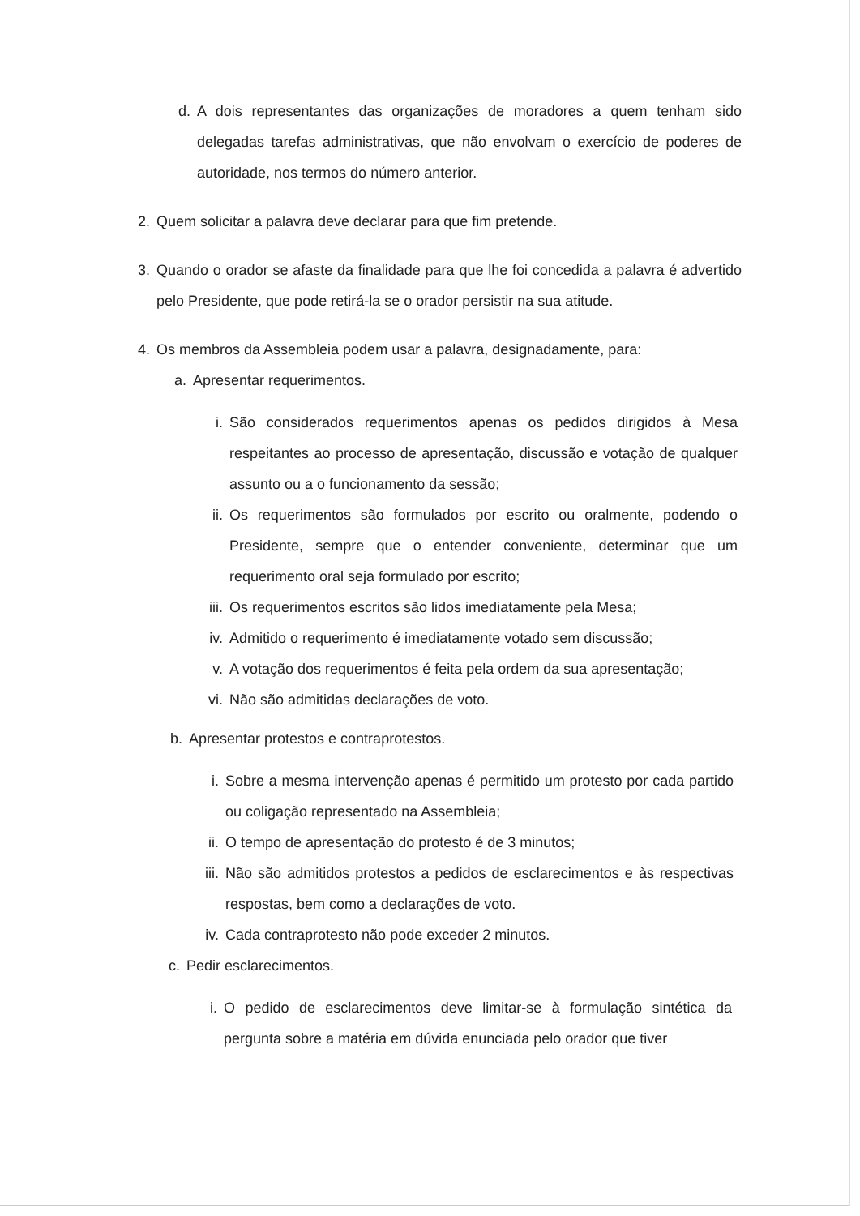d. A dois representantes das organizações de moradores a quem tenham sido delegadas tarefas administrativas, que não envolvam o exercício de poderes de autoridade, nos termos do número anterior.
2. Quem solicitar a palavra deve declarar para que fim pretende.
3. Quando o orador se afaste da finalidade para que lhe foi concedida a palavra é advertido pelo Presidente, que pode retirá-la se o orador persistir na sua atitude.
4. Os membros da Assembleia podem usar a palavra, designadamente, para:
a. Apresentar requerimentos.
i. São considerados requerimentos apenas os pedidos dirigidos à Mesa respeitantes ao processo de apresentação, discussão e votação de qualquer assunto ou a o funcionamento da sessão;
ii. Os requerimentos são formulados por escrito ou oralmente, podendo o Presidente, sempre que o entender conveniente, determinar que um requerimento oral seja formulado por escrito;
iii. Os requerimentos escritos são lidos imediatamente pela Mesa;
iv. Admitido o requerimento é imediatamente votado sem discussão;
v. A votação dos requerimentos é feita pela ordem da sua apresentação;
vi. Não são admitidas declarações de voto.
b. Apresentar protestos e contraprotestos.
i. Sobre a mesma intervenção apenas é permitido um protesto por cada partido ou coligação representado na Assembleia;
ii. O tempo de apresentação do protesto é de 3 minutos;
iii. Não são admitidos protestos a pedidos de esclarecimentos e às respectivas respostas, bem como a declarações de voto.
iv. Cada contraprotesto não pode exceder 2 minutos.
c. Pedir esclarecimentos.
i. O pedido de esclarecimentos deve limitar-se à formulação sintética da pergunta sobre a matéria em dúvida enunciada pelo orador que tiver